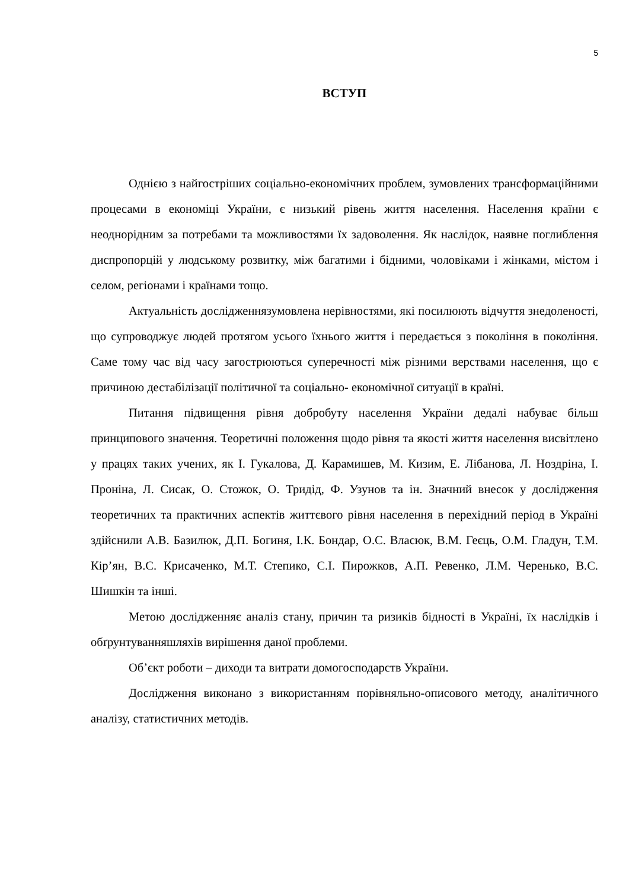5
ВСТУП
Однією з найгостріших соціально-економічних проблем, зумовлених трансформаційними процесами в економіці України, є низький рівень життя населення. Населення країни є неоднорідним за потребами та можливостями їх задоволення. Як наслідок, наявне поглиблення диспропорцій у людському розвитку, між багатими і бідними, чоловіками і жінками, містом і селом, регіонами і країнами тощо.
Актуальність дослідженнязумовлена нерівностями, які посилюють відчуття знедоленості, що супроводжує людей протягом усього їхнього життя і передається з покоління в покоління. Саме тому час від часу загострюються суперечності між різними верствами населення, що є причиною дестабілізації політичної та соціально- економічної ситуації в країні.
Питання підвищення рівня добробуту населення України дедалі набуває більш принципового значення. Теоретичні положення щодо рівня та якості життя населення висвітлено у працях таких учених, як І. Гукалова, Д. Карамишев, М. Кизим, Е. Лібанова, Л. Ноздріна, І. Проніна, Л. Сисак, О. Стожок, О. Тридід, Ф. Узунов та ін. Значний внесок у дослідження теоретичних та практичних аспектів життєвого рівня населення в перехідний період в Україні здійснили А.В. Базилюк, Д.П. Богиня, І.К. Бондар, О.С. Власюк, В.М. Геєць, О.М. Гладун, Т.М. Кір’ян, В.С. Крисаченко, М.Т. Степико, С.І. Пирожков, А.П. Ревенко, Л.М. Черенько, В.С. Шишкін та інші.
Метою дослідженняє аналіз стану, причин та ризиків бідності в Україні, їх наслідків і обґрунтуванняшляхів вирішення даної проблеми.
Об’єкт роботи – диходи та витрати домогосподарств України.
Дослідження виконано з використанням порівняльно-описового методу, аналітичного аналізу, статистичних методів.